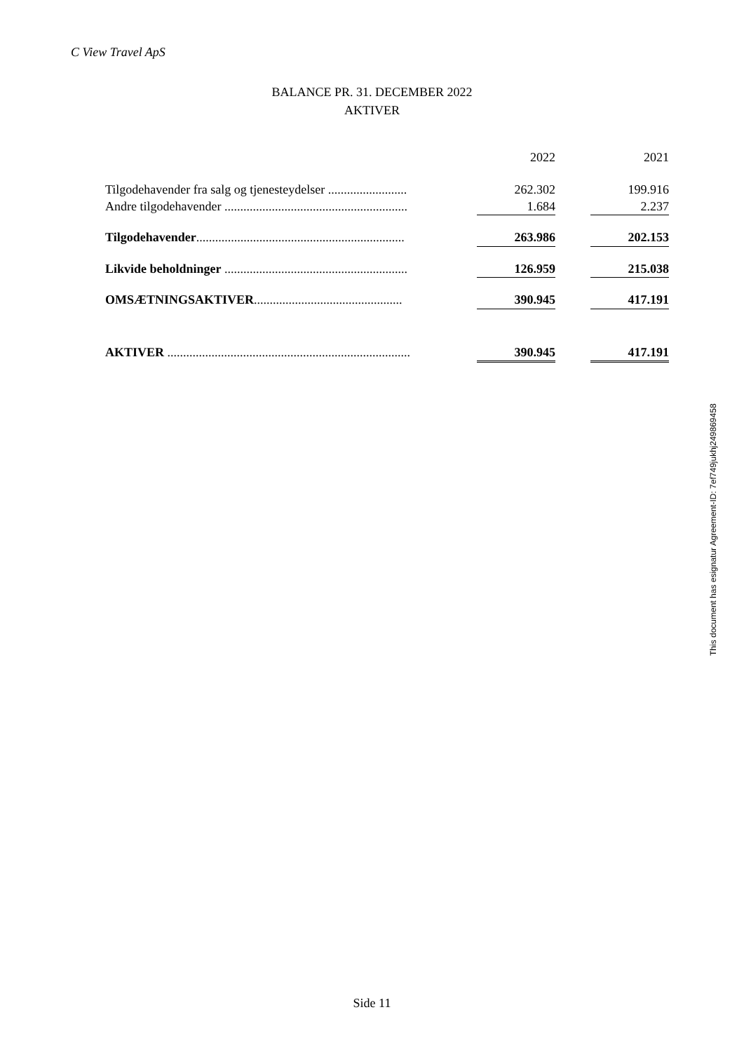C View Travel ApS
BALANCE PR. 31. DECEMBER 2022
AKTIVER
| | | 2022 | | 2021 |
| Tilgodehavender fra salg og tjenesteydelser ......................... | | 262.302 | | 199.916 |
| Andre tilgodehavender .......................................................... | | 1.684 | | 2.237 |
| Tilgodehavender .................................................................. | | 263.986 | | 202.153 |
| Likvide beholdninger .......................................................... | | 126.959 | | 215.038 |
| OMSÆTNINGSAKTIVER ............................................... | | 390.945 | | 417.191 |
| AKTIVER ............................................................................. | | 390.945 | | 417.191 |
This document has esignatur Agreement-ID: 7ef749jukhj249869458
Side 11